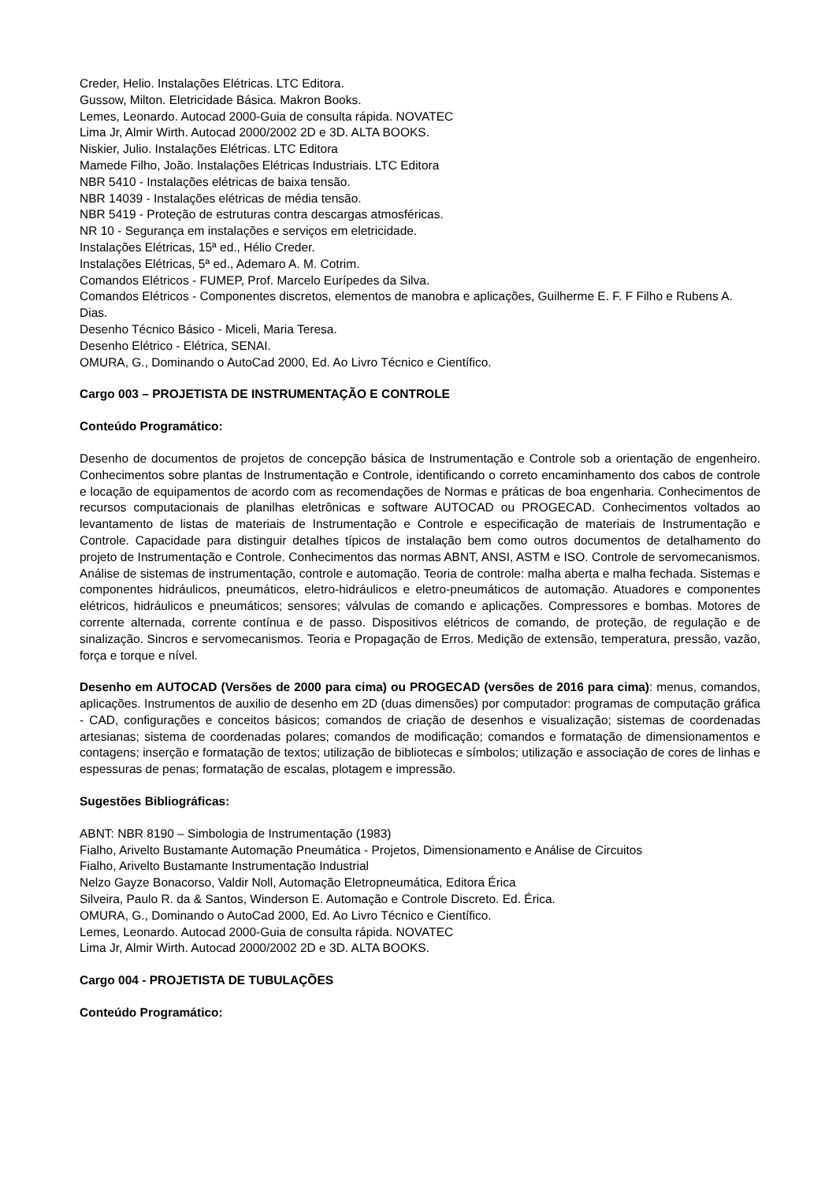Creder, Helio. Instalações Elétricas. LTC Editora.
Gussow, Milton. Eletricidade Básica. Makron Books.
Lemes, Leonardo. Autocad 2000-Guia de consulta rápida. NOVATEC
Lima Jr, Almir Wirth. Autocad 2000/2002 2D e 3D. ALTA BOOKS.
Niskier, Julio. Instalações Elétricas. LTC Editora
Mamede Filho, João. Instalações Elétricas Industriais. LTC Editora
NBR 5410 - Instalações elétricas de baixa tensão.
NBR 14039 - Instalações elétricas de média tensão.
NBR 5419 - Proteção de estruturas contra descargas atmosféricas.
NR 10 - Segurança em instalações e serviços em eletricidade.
Instalações Elétricas, 15ª ed., Hélio Creder.
Instalações Elétricas, 5ª ed., Ademaro A. M. Cotrim.
Comandos Elétricos - FUMEP, Prof. Marcelo Eurípedes da Silva.
Comandos Elétricos - Componentes discretos, elementos de manobra e aplicações, Guilherme E. F. F Filho e Rubens A. Dias.
Desenho Técnico Básico - Miceli, Maria Teresa.
Desenho Elétrico - Elétrica, SENAI.
OMURA, G., Dominando o AutoCad 2000, Ed. Ao Livro Técnico e Científico.
Cargo 003 – PROJETISTA DE INSTRUMENTAÇÃO E CONTROLE
Conteúdo Programático:
Desenho de documentos de projetos de concepção básica de Instrumentação e Controle sob a orientação de engenheiro. Conhecimentos sobre plantas de Instrumentação e Controle, identificando o correto encaminhamento dos cabos de controle e locação de equipamentos de acordo com as recomendações de Normas e práticas de boa engenharia. Conhecimentos de recursos computacionais de planilhas eletrônicas e software AUTOCAD ou PROGECAD. Conhecimentos voltados ao levantamento de listas de materiais de Instrumentação e Controle e especificação de materiais de Instrumentação e Controle. Capacidade para distinguir detalhes típicos de instalação bem como outros documentos de detalhamento do projeto de Instrumentação e Controle. Conhecimentos das normas ABNT, ANSI, ASTM e ISO. Controle de servomecanismos. Análise de sistemas de instrumentação, controle e automação. Teoria de controle: malha aberta e malha fechada. Sistemas e componentes hidráulicos, pneumáticos, eletro-hidráulicos e eletro-pneumáticos de automação. Atuadores e componentes elétricos, hidráulicos e pneumáticos; sensores; válvulas de comando e aplicações. Compressores e bombas. Motores de corrente alternada, corrente contínua e de passo. Dispositivos elétricos de comando, de proteção, de regulação e de sinalização. Sincros e servomecanismos. Teoria e Propagação de Erros. Medição de extensão, temperatura, pressão, vazão, força e torque e nível.
Desenho em AUTOCAD (Versões de 2000 para cima) ou PROGECAD (versões de 2016 para cima): menus, comandos, aplicações. Instrumentos de auxilio de desenho em 2D (duas dimensões) por computador: programas de computação gráfica - CAD, configurações e conceitos básicos; comandos de criação de desenhos e visualização; sistemas de coordenadas artesianas; sistema de coordenadas polares; comandos de modificação; comandos e formatação de dimensionamentos e contagens; inserção e formatação de textos; utilização de bibliotecas e símbolos; utilização e associação de cores de linhas e espessuras de penas; formatação de escalas, plotagem e impressão.
Sugestões Bibliográficas:
ABNT: NBR 8190 – Simbologia de Instrumentação (1983)
Fialho, Arivelto Bustamante Automação Pneumática - Projetos, Dimensionamento e Análise de Circuitos
Fialho, Arivelto Bustamante Instrumentação Industrial
Nelzo Gayze Bonacorso, Valdir Noll, Automação Eletropneumática, Editora Érica
Silveira, Paulo R. da & Santos, Winderson E. Automação e Controle Discreto. Ed. Érica.
OMURA, G., Dominando o AutoCad 2000, Ed. Ao Livro Técnico e Científico.
Lemes, Leonardo. Autocad 2000-Guia de consulta rápida. NOVATEC
Lima Jr, Almir Wirth. Autocad 2000/2002 2D e 3D. ALTA BOOKS.
Cargo 004 - PROJETISTA DE TUBULAÇÕES
Conteúdo Programático: